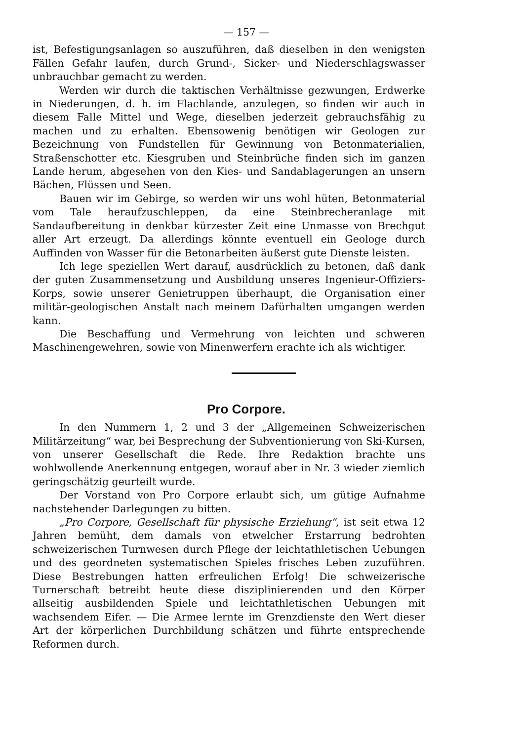— 157 —
ist, Befestigungsanlagen so auszuführen, daß dieselben in den wenigsten Fällen Gefahr laufen, durch Grund-, Sicker- und Niederschlagswasser unbrauchbar gemacht zu werden.
Werden wir durch die taktischen Verhältnisse gezwungen, Erdwerke in Niederungen, d. h. im Flachlande, anzulegen, so finden wir auch in diesem Falle Mittel und Wege, dieselben jederzeit gebrauchsfähig zu machen und zu erhalten. Ebensowenig benötigen wir Geologen zur Bezeichnung von Fundstellen für Gewinnung von Betonmaterialien, Straßenschotter etc. Kiesgruben und Steinbrüche finden sich im ganzen Lande herum, abgesehen von den Kies- und Sandablagerungen an unsern Bächen, Flüssen und Seen.
Bauen wir im Gebirge, so werden wir uns wohl hüten, Betonmaterial vom Tale heraufzuschleppen, da eine Steinbrecheranlage mit Sandaufbereitung in denkbar kürzester Zeit eine Unmasse von Brechgut aller Art erzeugt. Da allerdings könnte eventuell ein Geologe durch Auffinden von Wasser für die Betonarbeiten äußerst gute Dienste leisten.
Ich lege speziellen Wert darauf, ausdrücklich zu betonen, daß dank der guten Zusammensetzung und Ausbildung unseres Ingenieur-Offiziers-Korps, sowie unserer Genietruppen überhaupt, die Organisation einer militär-geologischen Anstalt nach meinem Dafürhalten umgangen werden kann.
Die Beschaffung und Vermehrung von leichten und schweren Maschinengewehren, sowie von Minenwerfern erachte ich als wichtiger.
Pro Corpore.
In den Nummern 1, 2 und 3 der „Allgemeinen Schweizerischen Militärzeitung“ war, bei Besprechung der Subventionierung von Ski-Kursen, von unserer Gesellschaft die Rede. Ihre Redaktion brachte uns wohlwollende Anerkennung entgegen, worauf aber in Nr. 3 wieder ziemlich geringschätzig geurteilt wurde.
Der Vorstand von Pro Corpore erlaubt sich, um gütige Aufnahme nachstehender Darlegungen zu bitten.
„Pro Corpore, Gesellschaft für physische Erziehung“, ist seit etwa 12 Jahren bemüht, dem damals von etwelcher Erstarrung bedrohten schweizerischen Turnwesen durch Pflege der leichtathletischen Uebungen und des geordneten systematischen Spieles frisches Leben zuzuführen. Diese Bestrebungen hatten erfreulichen Erfolg! Die schweizerische Turnerschaft betreibt heute diese disziplinierenden und den Körper allseitig ausbildenden Spiele und leichtathletischen Uebungen mit wachsendem Eifer. — Die Armee lernte im Grenzdienste den Wert dieser Art der körperlichen Durchbildung schätzen und führte entsprechende Reformen durch.